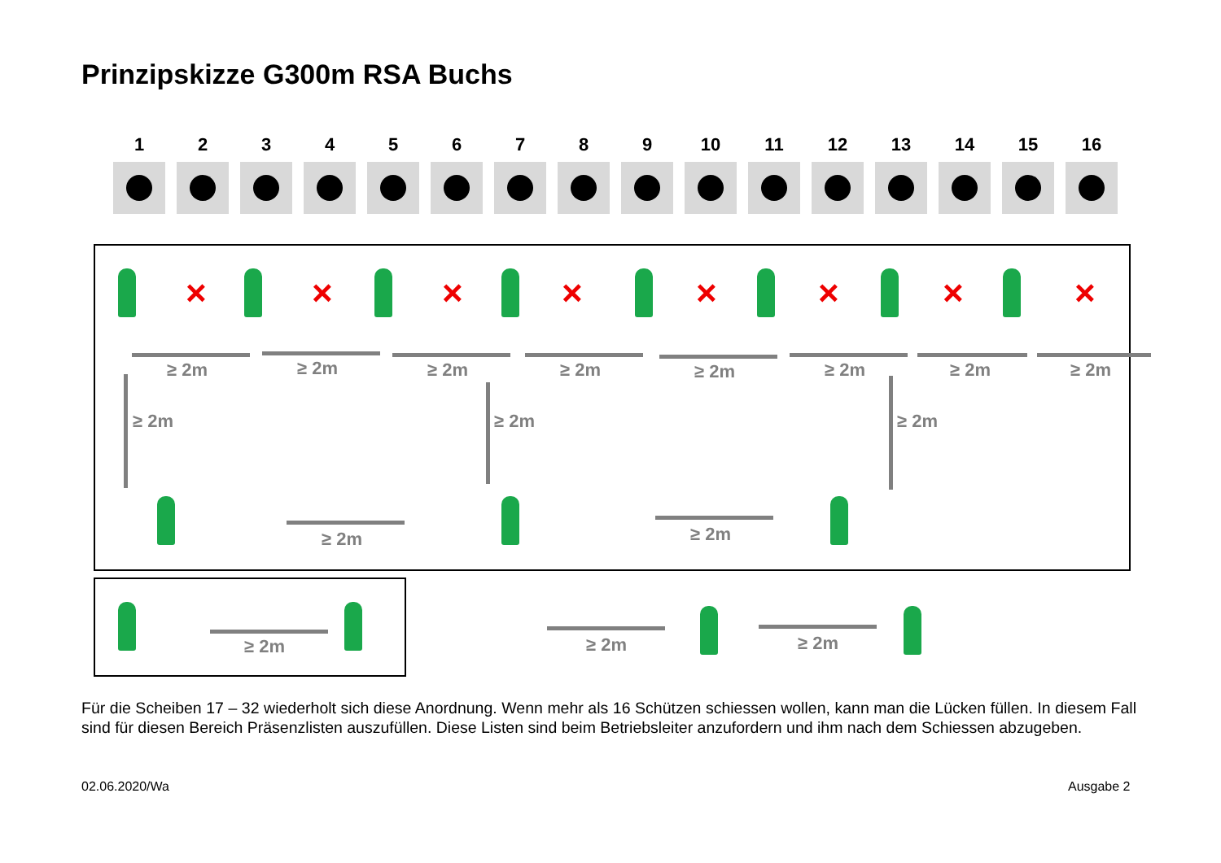Prinzipskizze G300m RSA Buchs
1 2 3 4 5 6 7 8 9 10 11 12 13 14 15 16
× × × × × × × ×
≥ 2m ≥ 2m ≥ 2m ≥ 2m ≥ 2m ≥ 2m ≥ 2m ≥ 2m
≥ 2m ≥ 2m ≥ 2m
≥ 2m ≥ 2m
≥ 2m ≥ 2m ≥ 2m
Für die Scheiben 17 – 32 wiederholt sich diese Anordnung. Wenn mehr als 16 Schützen schiessen wollen, kann man die Lücken füllen. In diesem Fall sind für diesen Bereich Präsenzlisten auszufüllen. Diese Listen sind beim Betriebsleiter anzufordern und ihm nach dem Schiessen abzugeben.
02.06.2020/Wa Ausgabe 2